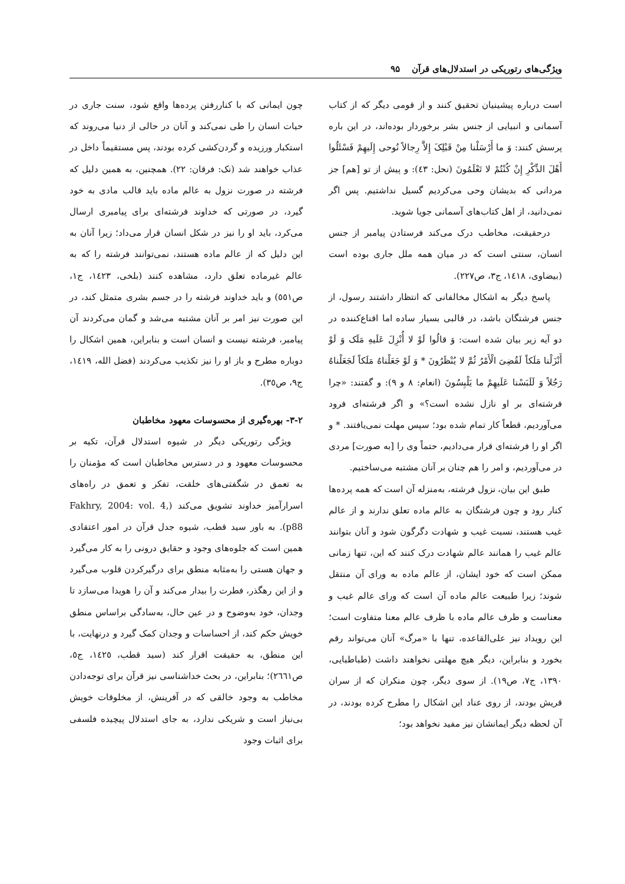ویژگی‌های رتوریکی در استدلال‌های قرآن ۹۵
است درباره پیشینیان تحقیق کنند و از قومی دیگر که از کتاب آسمانی و انبیایی از جنس بشر برخوردار بوده‌اند، در این باره پرسش کنند: وَ ما أَرْسَلْنا مِنْ قَبْلِکَ إِلاَّ رِجالاً نُوحی إِلَیهِمْ فَسْئَلُوا أَهْلَ الذِّکْرِ إِنْ کُنْتُمْ لا تَعْلَمُونَ (نحل: ٤٣): و پیش از تو [هم] جز مردانی که بدیشان وحی می‌کردیم گسیل نداشتیم. پس اگر نمی‌دانید، از اهل کتاب‌های آسمانی جویا شوید.
درحقیقت، مخاطب درک می‌کند فرستادن پیامبر از جنس انسان، سنتی است که در میان همه ملل جاری بوده است (بیضاوی، ١٤١٨، ج٣، ص٢٢٧).
پاسخ دیگر به اشکال مخالفانی که انتظار داشتند رسول، از جنس فرشتگان باشد، در قالبی بسیار ساده اما اقناع‌کننده در دو آیه زیر بیان شده است: وَ قالُوا لَوْ لا أُنْزِلَ عَلَیهِ مَلَک وَ لَوْ أَنْزَلْنا مَلَکاً لَقُضِیَ الْأَمْرُ ثُمَّ لا یُنْظَرُونَ * وَ لَوْ جَعَلْناهُ مَلَکاً لَجَعَلْناهُ رَجُلاً وَ لَلَبَسْنا عَلَیهِمْ ما یَلْبِسُونَ (انعام: ٨ و ٩): و گفتند: «چرا فرشته‌ای بر او نازل نشده است؟» و اگر فرشته‌ای فرود می‌آوردیم، قطعاً کار تمام شده بود؛ سپس مهلت نمی‌یافتند. * و اگر او را فرشته‌ای قرار می‌دادیم، حتماً وی را [به صورت] مردی در می‌آوردیم، و امر را هم چنان بر آنان مشتبه می‌ساختیم.
طبق این بیان، نزول فرشته، به‌منزله آن است که همه پرده‌ها کنار رود و چون فرشتگان به عالم ماده تعلق ندارند و از عالم غیب هستند، نسبت غیب و شهادت دگرگون شود و آنان بتوانند عالم غیب را همانند عالم شهادت درک کنند که این، تنها زمانی ممکن است که خود ایشان، از عالم ماده به ورای آن منتقل شوند؛ زیرا طبیعت عالم ماده آن است که ورای عالم غیب و معناست و ظرف عالم ماده با ظرف عالم معنا متفاوت است؛ این رویداد نیز علی‌القاعده، تنها با «مرگ» آنان می‌تواند رقم بخورد و بنابراین، دیگر هیچ مهلتی نخواهند داشت (طباطبایی، ١٣٩٠، ج٧، ص١٩). از سوی دیگر، چون منکران که از سران قریش بودند، از روی عناد این اشکال را مطرح کرده بودند، در آن لحظه دیگر ایمانشان نیز مفید نخواهد بود؛
چون ایمانی که با کناررفتن پرده‌ها واقع شود، سنت جاری در حیات انسان را طی نمی‌کند و آنان در حالی از دنیا می‌روند که استکبار ورزیده و گردن‌کشی کرده بودند، پس مستقیماً داخل در عذاب خواهند شد (نک: فرقان: ٢٢). همچنین، به همین دلیل که فرشته در صورت نزول به عالم ماده باید قالب مادی به خود گیرد، در صورتی که خداوند فرشته‌ای برای پیامبری ارسال می‌کرد، باید او را نیز در شکل انسان قرار می‌داد؛ زیرا آنان به این دلیل که از عالم ماده هستند، نمی‌توانند فرشته را که به عالم غیرماده تعلق دارد، مشاهده کنند (بلخی، ١٤٢٣، ج١، ص٥٥١) و باید خداوند فرشته را در جسم بشری متمثل کند، در این صورت نیز امر بر آنان مشتبه می‌شد و گمان می‌کردند آن پیامبر، فرشته نیست و انسان است و بنابراین، همین اشکال را دوباره مطرح و باز او را نیز تکذیب می‌کردند (فضل الله، ١٤١٩، ج٩، ص٣٥).
٢-٣- بهره‌گیری از محسوسات معهود مخاطبان
ویژگی رتوریکی دیگر در شیوه استدلال قرآن، تکیه بر محسوسات معهود و در دسترس مخاطبان است که مؤمنان را به تعمق در شگفتی‌های خلقت، تفکر و تعمق در راه‌های اسرارآمیز خداوند تشویق می‌کند (Fakhry, 2004: vol. 4, p88). به باور سید قطب، شیوه جدل قرآن در امور اعتقادی همین است که جلوه‌های وجود و حقایق درونی را به کار می‌گیرد و جهان هستی را به‌مثابه منطق برای درگیرکردن قلوب می‌گیرد و از این رهگذر، فطرت را بیدار می‌کند و آن را هویدا می‌سازد تا وجدان، خود به‌وضوح و در عین حال، به‌سادگی براساس منطق خویش حکم کند، از احساسات و وجدان کمک گیرد و درنهایت، با این منطق، به حقیقت اقرار کند (سید قطب، ١٤٢٥، ج٥، ص٢٦٦١)؛ بنابراین، در بحث خداشناسی نیز قرآن برای توجه‌دادن مخاطب به وجود خالقی که در آفرینش، از مخلوقات خویش بی‌نیاز است و شریکی ندارد، به جای استدلال پیچیده فلسفی برای اثبات وجود